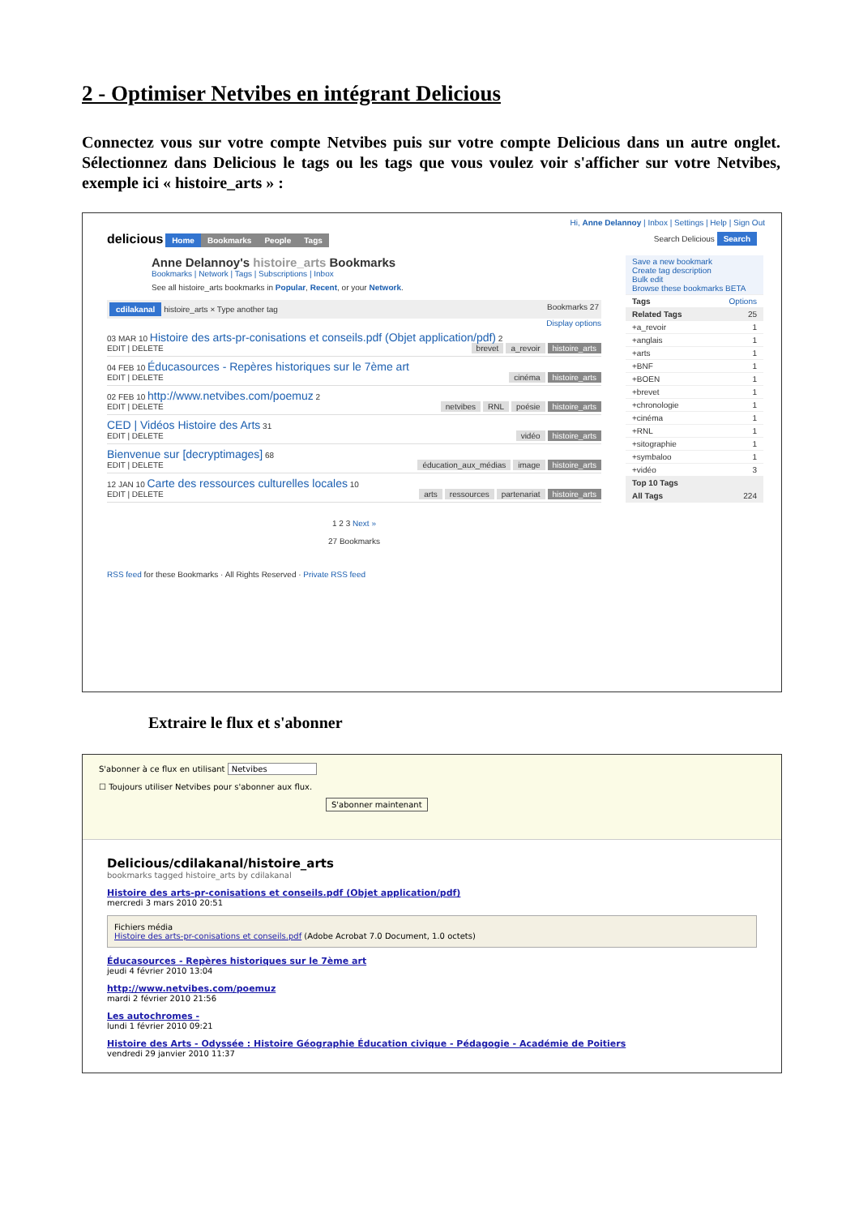2 - Optimiser Netvibes en intégrant Delicious
Connectez vous sur votre compte Netvibes puis sur votre compte Delicious dans un autre onglet. Sélectionnez dans Delicious le tags ou les tags que vous voulez voir s'afficher sur votre Netvibes, exemple ici « histoire_arts » :
Hi, Anne Delannoy | Inbox | Settings | Help | Sign Out
delicious Home Bookmarks People Tags Search Delicious Search
Anne Delannoy's histoire_arts Bookmarks
Bookmarks | Network | Tags | Subscriptions | Inbox
See all histoire_arts bookmarks in Popular, Recent, or your Network.
cdilakanal histoire_arts × Type another tag Bookmarks 27
Display options
03 MAR 10 Histoire des arts-pr-conisations et conseils.pdf (Objet application/pdf) 2
EDIT | DELETE brevet a_revoir histoire_arts
04 FEB 10 Éducasources - Repères historiques sur le 7ème art
EDIT | DELETE cinéma histoire_arts
02 FEB 10 http://www.netvibes.com/poemuz 2
EDIT | DELETE netvibes RNL poésie histoire_arts
CED | Vidéos Histoire des Arts 31
EDIT | DELETE vidéo histoire_arts
Bienvenue sur [decryptimages] 68
EDIT | DELETE éducation_aux_médias image histoire_arts
12 JAN 10 Carte des ressources culturelles locales 10
EDIT | DELETE arts ressources partenariat histoire_arts
1 2 3 Next »
27 Bookmarks
RSS feed for these Bookmarks · All Rights Reserved · Private RSS feed
Save a new bookmark
Create tag description
Bulk edit
Browse these bookmarks BETA
Tags Options
Related Tags 25
+a_revoir 1
+anglais 1
+arts 1
+BNF 1
+BOEN 1
+brevet 1
+chronologie 1
+cinéma 1
+RNL 1
+sitographie 1
+symbaloo 1
+vidéo 3
Top 10 Tags
All Tags 224
Extraire le flux et s'abonner
S'abonner à ce flux en utilisant Netvibes
☐ Toujours utiliser Netvibes pour s'abonner aux flux.
S'abonner maintenant
Delicious/cdilakanal/histoire_arts
bookmarks tagged histoire_arts by cdilakanal
Histoire des arts-pr-conisations et conseils.pdf (Objet application/pdf)
mercredi 3 mars 2010 20:51
Fichiers média
Histoire des arts-pr-conisations et conseils.pdf (Adobe Acrobat 7.0 Document, 1.0 octets)
Éducasources - Repères historiques sur le 7ème art
jeudi 4 février 2010 13:04
http://www.netvibes.com/poemuz
mardi 2 février 2010 21:56
Les autochromes -
lundi 1 février 2010 09:21
Histoire des Arts - Odyssée : Histoire Géographie Éducation civique - Pédagogie - Académie de Poitiers
vendredi 29 janvier 2010 11:37